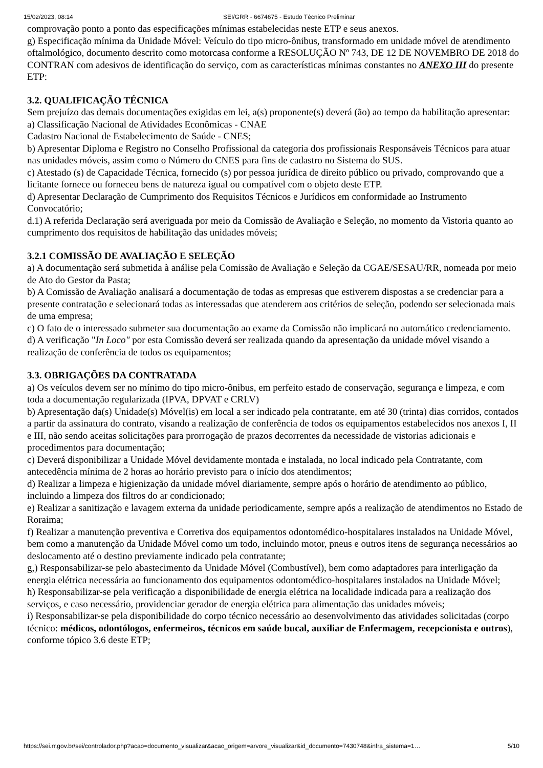15/02/2023, 08:14 SEI/GRR - 6674675 - Estudo Técnico Preliminar
comprovação ponto a ponto das especificações mínimas estabelecidas neste ETP e seus anexos.
g) Especificação mínima da Unidade Móvel: Veículo do tipo micro-ônibus, transformado em unidade móvel de atendimento oftalmológico, documento descrito como motorcasa conforme a RESOLUÇÃO Nº 743, DE 12 DE NOVEMBRO DE 2018 do CONTRAN com adesivos de identificação do serviço, com as características mínimas constantes no ANEXO III do presente ETP:
3.2. QUALIFICAÇÃO TÉCNICA
Sem prejuízo das demais documentações exigidas em lei, a(s) proponente(s) deverá (ão) ao tempo da habilitação apresentar:
a) Classificação Nacional de Atividades Econômicas - CNAE
Cadastro Nacional de Estabelecimento de Saúde - CNES;
b) Apresentar Diploma e Registro no Conselho Profissional da categoria dos profissionais Responsáveis Técnicos para atuar nas unidades móveis, assim como o Número do CNES para fins de cadastro no Sistema do SUS.
c) Atestado (s) de Capacidade Técnica, fornecido (s) por pessoa jurídica de direito público ou privado, comprovando que a licitante fornece ou forneceu bens de natureza igual ou compatível com o objeto deste ETP.
d) Apresentar Declaração de Cumprimento dos Requisitos Técnicos e Jurídicos em conformidade ao Instrumento Convocatório;
d.1) A referida Declaração será averiguada por meio da Comissão de Avaliação e Seleção, no momento da Vistoria quanto ao cumprimento dos requisitos de habilitação das unidades móveis;
3.2.1 COMISSÃO DE AVALIAÇÃO E SELEÇÃO
a) A documentação será submetida à análise pela Comissão de Avaliação e Seleção da CGAE/SESAU/RR, nomeada por meio de Ato do Gestor da Pasta;
b) A Comissão de Avaliação analisará a documentação de todas as empresas que estiverem dispostas a se credenciar para a presente contratação e selecionará todas as interessadas que atenderem aos critérios de seleção, podendo ser selecionada mais de uma empresa;
c) O fato de o interessado submeter sua documentação ao exame da Comissão não implicará no automático credenciamento.
d) A verificação "In Loco" por esta Comissão deverá ser realizada quando da apresentação da unidade móvel visando a realização de conferência de todos os equipamentos;
3.3. OBRIGAÇÕES DA CONTRATADA
a) Os veículos devem ser no mínimo do tipo micro-ônibus, em perfeito estado de conservação, segurança e limpeza, e com toda a documentação regularizada (IPVA, DPVAT e CRLV)
b) Apresentação da(s) Unidade(s) Móvel(is) em local a ser indicado pela contratante, em até 30 (trinta) dias corridos, contados a partir da assinatura do contrato, visando a realização de conferência de todos os equipamentos estabelecidos nos anexos I, II e III, não sendo aceitas solicitações para prorrogação de prazos decorrentes da necessidade de vistorias adicionais e procedimentos para documentação;
c) Deverá disponibilizar a Unidade Móvel devidamente montada e instalada, no local indicado pela Contratante, com antecedência mínima de 2 horas ao horário previsto para o início dos atendimentos;
d) Realizar a limpeza e higienização da unidade móvel diariamente, sempre após o horário de atendimento ao público, incluindo a limpeza dos filtros do ar condicionado;
e) Realizar a sanitização e lavagem externa da unidade periodicamente, sempre após a realização de atendimentos no Estado de Roraima;
f) Realizar a manutenção preventiva e Corretiva dos equipamentos odontomédico-hospitalares instalados na Unidade Móvel, bem como a manutenção da Unidade Móvel como um todo, incluindo motor, pneus e outros itens de segurança necessários ao deslocamento até o destino previamente indicado pela contratante;
g,) Responsabilizar-se pelo abastecimento da Unidade Móvel (Combustível), bem como adaptadores para interligação da energia elétrica necessária ao funcionamento dos equipamentos odontomédico-hospitalares instalados na Unidade Móvel;
h) Responsabilizar-se pela verificação a disponibilidade de energia elétrica na localidade indicada para a realização dos serviços, e caso necessário, providenciar gerador de energia elétrica para alimentação das unidades móveis;
i) Responsabilizar-se pela disponibilidade do corpo técnico necessário ao desenvolvimento das atividades solicitadas (corpo técnico: médicos, odontólogos, enfermeiros, técnicos em saúde bucal, auxiliar de Enfermagem, recepcionista e outros), conforme tópico 3.6 deste ETP;
https://sei.rr.gov.br/sei/controlador.php?acao=documento_visualizar&acao_origem=arvore_visualizar&id_documento=7430748&infra_sistema=1… 5/10